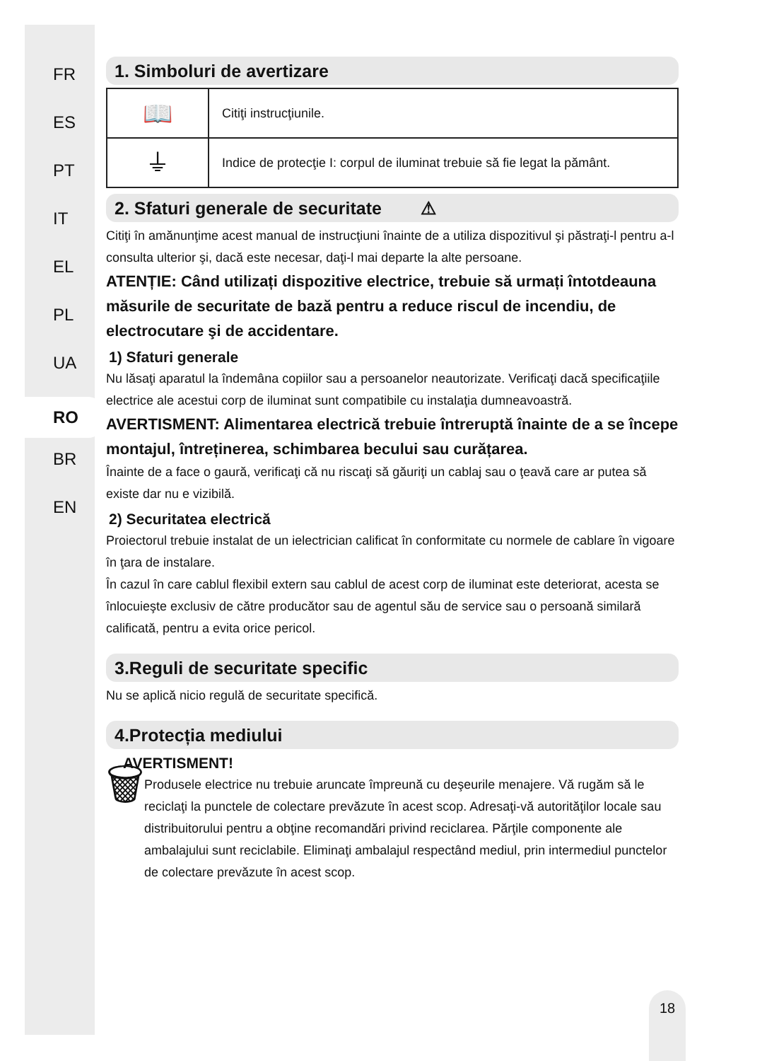FR
ES
PT
IT
EL
PL
UA
RO
BR
EN
1. Simboluri de avertizare
| 📖 | Citiţi instrucţiunile. |
| ⏚ | Indice de protecţie I: corpul de iluminat trebuie să fie legat la pământ. |
2. Sfaturi generale de securitate ⚠
Citiţi în amănunţime acest manual de instrucţiuni înainte de a utiliza dispozitivul şi păstraţi-l pentru a-l consulta ulterior şi, dacă este necesar, daţi-l mai departe la alte persoane.
ATENȚIE: Când utilizați dispozitive electrice, trebuie să urmați întotdeauna măsurile de securitate de bază pentru a reduce riscul de incendiu, de electrocutare şi de accidentare.
1) Sfaturi generale
Nu lăsaţi aparatul la îndemâna copiilor sau a persoanelor neautorizate. Verificaţi dacă specificaţiile electrice ale acestui corp de iluminat sunt compatibile cu instalaţia dumneavoastră.
AVERTISMENT: Alimentarea electrică trebuie întreruptă înainte de a se începe montajul, întreținerea, schimbarea becului sau curățarea.
Înainte de a face o gaură, verificaţi că nu riscaţi să găuriţi un cablaj sau o ţeavă care ar putea să existe dar nu e vizibilă.
2) Securitatea electrică
Proiectorul trebuie instalat de un ielectrician calificat în conformitate cu normele de cablare în vigoare în ţara de instalare.
În cazul în care cablul flexibil extern sau cablul de acest corp de iluminat este deteriorat, acesta se înlocuieşte exclusiv de către producător sau de agentul său de service sau o persoană similară calificată, pentru a evita orice pericol.
3.Reguli de securitate specific
Nu se aplică nicio regulă de securitate specifică.
4.Protecția mediului
AVERTISMENT!
🗑
Produsele electrice nu trebuie aruncate împreună cu deşeurile menajere. Vă rugăm să le reciclaţi la punctele de colectare prevăzute în acest scop. Adresaţi-vă autorităţilor locale sau distribuitorului pentru a obţine recomandări privind reciclarea. Părţile componente ale ambalajului sunt reciclabile. Eliminaţi ambalajul respectând mediul, prin intermediul punctelor de colectare prevăzute în acest scop.
18